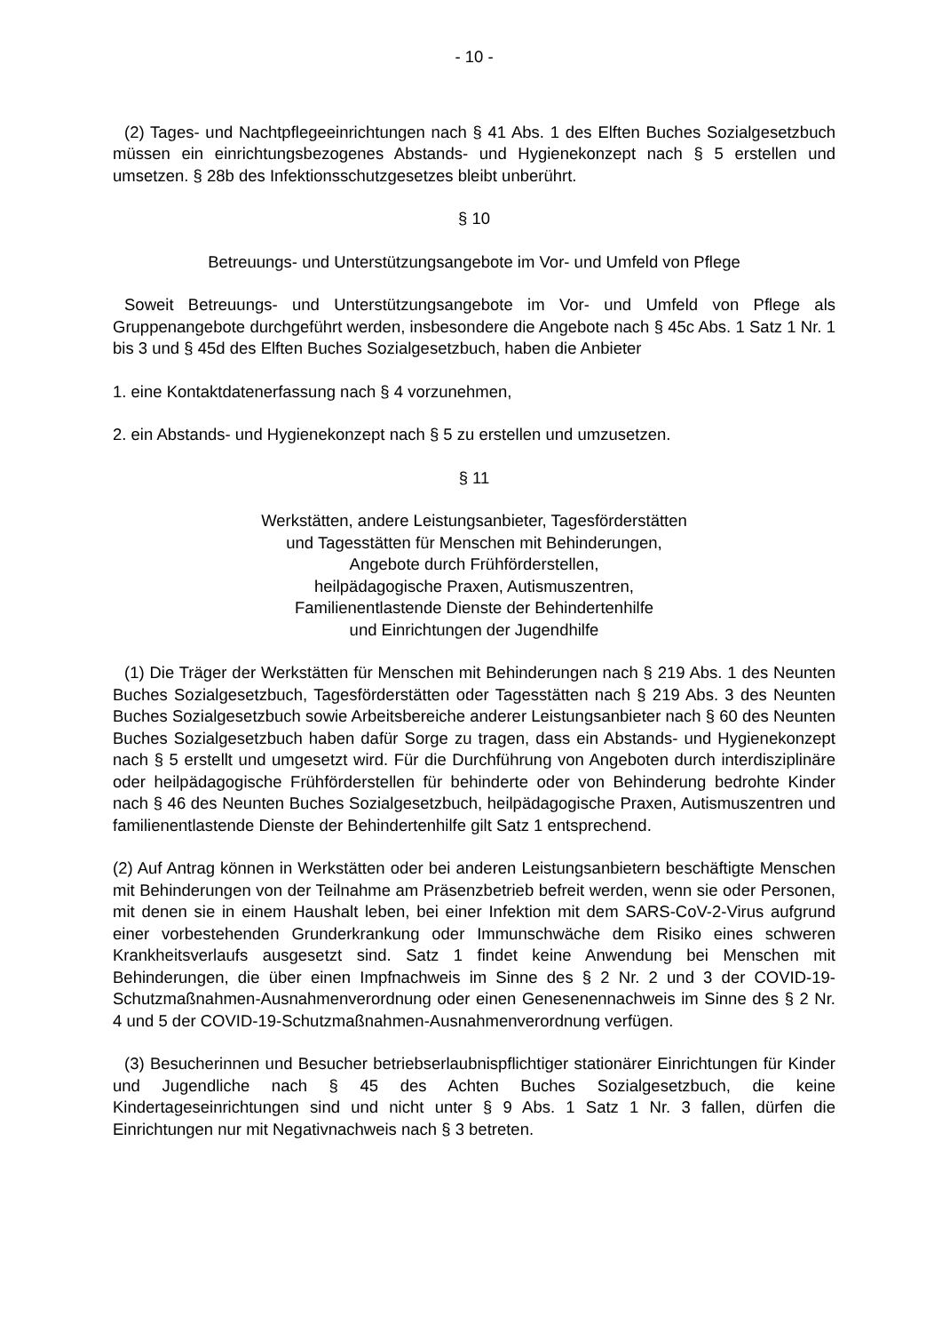- 10 -
(2) Tages- und Nachtpflegeeinrichtungen nach § 41 Abs. 1 des Elften Buches Sozialgesetzbuch müssen ein einrichtungsbezogenes Abstands- und Hygienekonzept nach § 5 erstellen und umsetzen. § 28b des Infektionsschutzgesetzes bleibt unberührt.
§ 10
Betreuungs- und Unterstützungsangebote im Vor- und Umfeld von Pflege
Soweit Betreuungs- und Unterstützungsangebote im Vor- und Umfeld von Pflege als Gruppenangebote durchgeführt werden, insbesondere die Angebote nach § 45c Abs. 1 Satz 1 Nr. 1 bis 3 und § 45d des Elften Buches Sozialgesetzbuch, haben die Anbieter
1. eine Kontaktdatenerfassung nach § 4 vorzunehmen,
2. ein Abstands- und Hygienekonzept nach § 5 zu erstellen und umzusetzen.
§ 11
Werkstätten, andere Leistungsanbieter, Tagesförderstätten
und Tagesstätten für Menschen mit Behinderungen,
Angebote durch Frühförderstellen,
heilpädagogische Praxen, Autismuszentren,
Familienentlastende Dienste der Behindertenhilfe
und Einrichtungen der Jugendhilfe
(1) Die Träger der Werkstätten für Menschen mit Behinderungen nach § 219 Abs. 1 des Neunten Buches Sozialgesetzbuch, Tagesförderstätten oder Tagesstätten nach § 219 Abs. 3 des Neunten Buches Sozialgesetzbuch sowie Arbeitsbereiche anderer Leistungsanbieter nach § 60 des Neunten Buches Sozialgesetzbuch haben dafür Sorge zu tragen, dass ein Abstands- und Hygienekonzept nach § 5 erstellt und umgesetzt wird. Für die Durchführung von Angeboten durch interdisziplinäre oder heilpädagogische Frühförderstellen für behinderte oder von Behinderung bedrohte Kinder nach § 46 des Neunten Buches Sozialgesetzbuch, heilpädagogische Praxen, Autismuszentren und familienentlastende Dienste der Behindertenhilfe gilt Satz 1 entsprechend.
(2) Auf Antrag können in Werkstätten oder bei anderen Leistungsanbietern beschäftigte Menschen mit Behinderungen von der Teilnahme am Präsenzbetrieb befreit werden, wenn sie oder Personen, mit denen sie in einem Haushalt leben, bei einer Infektion mit dem SARS-CoV-2-Virus aufgrund einer vorbestehenden Grunderkrankung oder Immunschwäche dem Risiko eines schweren Krankheitsverlaufs ausgesetzt sind. Satz 1 findet keine Anwendung bei Menschen mit Behinderungen, die über einen Impfnachweis im Sinne des § 2 Nr. 2 und 3 der COVID-19-Schutzmaßnahmen-Ausnahmenverordnung oder einen Genesenennachweis im Sinne des § 2 Nr. 4 und 5 der COVID-19-Schutzmaßnahmen-Ausnahmenverordnung verfügen.
(3) Besucherinnen und Besucher betriebserlaubnispflichtiger stationärer Einrichtungen für Kinder und Jugendliche nach § 45 des Achten Buches Sozialgesetzbuch, die keine Kindertageseinrichtungen sind und nicht unter § 9 Abs. 1 Satz 1 Nr. 3 fallen, dürfen die Einrichtungen nur mit Negativnachweis nach § 3 betreten.